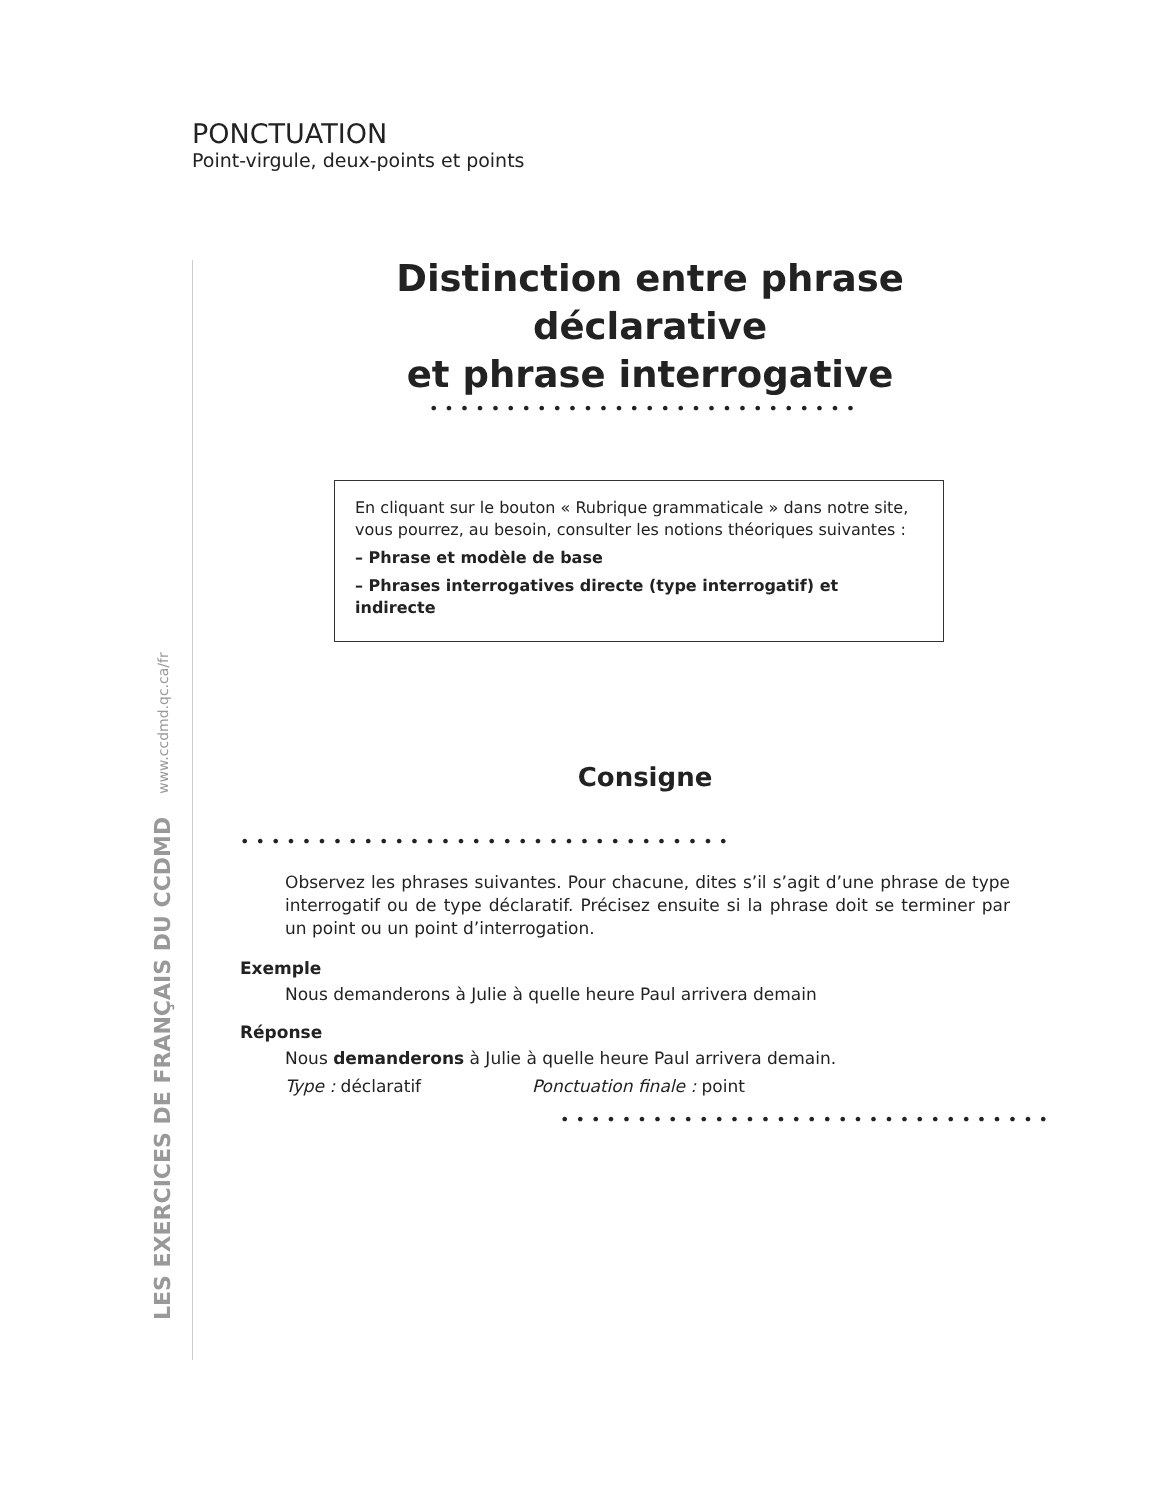PONCTUATION
Point-virgule, deux-points et points
LES EXERCICES DE FRANÇAIS DU CCDMD www.ccdmd.qc.ca/fr
Distinction entre phrase déclarative
et phrase interrogative
••••••••••••••••••••••••••••
En cliquant sur le bouton « Rubrique grammaticale » dans notre site, vous pourrez, au besoin, consulter les notions théoriques suivantes :
– Phrase et modèle de base
– Phrases interrogatives directe (type interrogatif) et indirecte
Consigne
••••••••••••••••••••••••••••••••
Observez les phrases suivantes. Pour chacune, dites s’il s’agit d’une phrase de type interrogatif ou de type déclaratif. Précisez ensuite si la phrase doit se terminer par un point ou un point d’interrogation.
Exemple
Nous demanderons à Julie à quelle heure Paul arrivera demain
Réponse
Nous demanderons à Julie à quelle heure Paul arrivera demain.
Type : déclaratif Ponctuation finale : point
••••••••••••••••••••••••••••••••